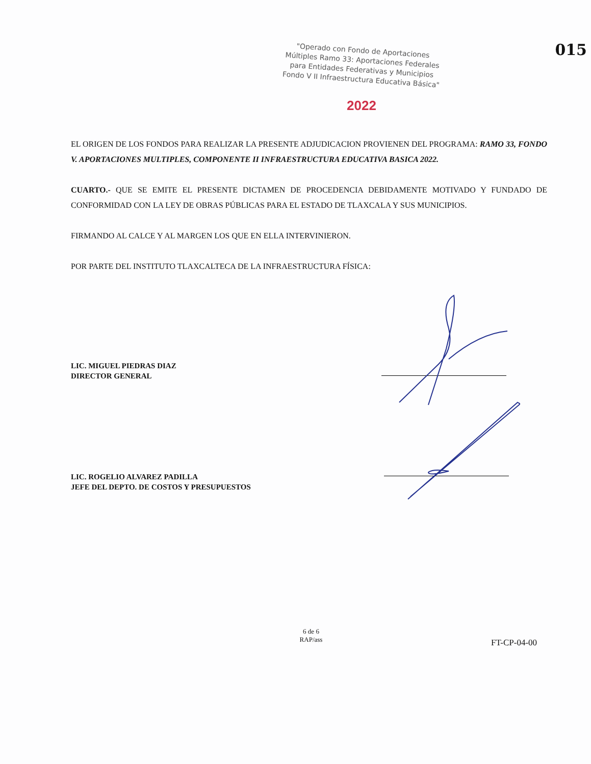015
"Operado con Fondo de Aportaciones Múltiples Ramo 33: Aportaciones Federales para Entidades Federativas y Municipios Fondo V II Infraestructura Educativa Básica"
2022
EL ORIGEN DE LOS FONDOS PARA REALIZAR LA PRESENTE ADJUDICACION PROVIENEN DEL PROGRAMA: RAMO 33, FONDO V. APORTACIONES MULTIPLES, COMPONENTE II INFRAESTRUCTURA EDUCATIVA BASICA 2022.
CUARTO.- QUE SE EMITE EL PRESENTE DICTAMEN DE PROCEDENCIA DEBIDAMENTE MOTIVADO Y FUNDADO DE CONFORMIDAD CON LA LEY DE OBRAS PÚBLICAS PARA EL ESTADO DE TLAXCALA Y SUS MUNICIPIOS.
FIRMANDO AL CALCE Y AL MARGEN LOS QUE EN ELLA INTERVINIERON.
POR PARTE DEL INSTITUTO TLAXCALTECA DE LA INFRAESTRUCTURA FÍSICA:
LIC. MIGUEL PIEDRAS DIAZ
DIRECTOR GENERAL
LIC. ROGELIO ALVAREZ PADILLA
JEFE DEL DEPTO. DE COSTOS Y PRESUPUESTOS
6 de 6
RAP/ass
FT-CP-04-00